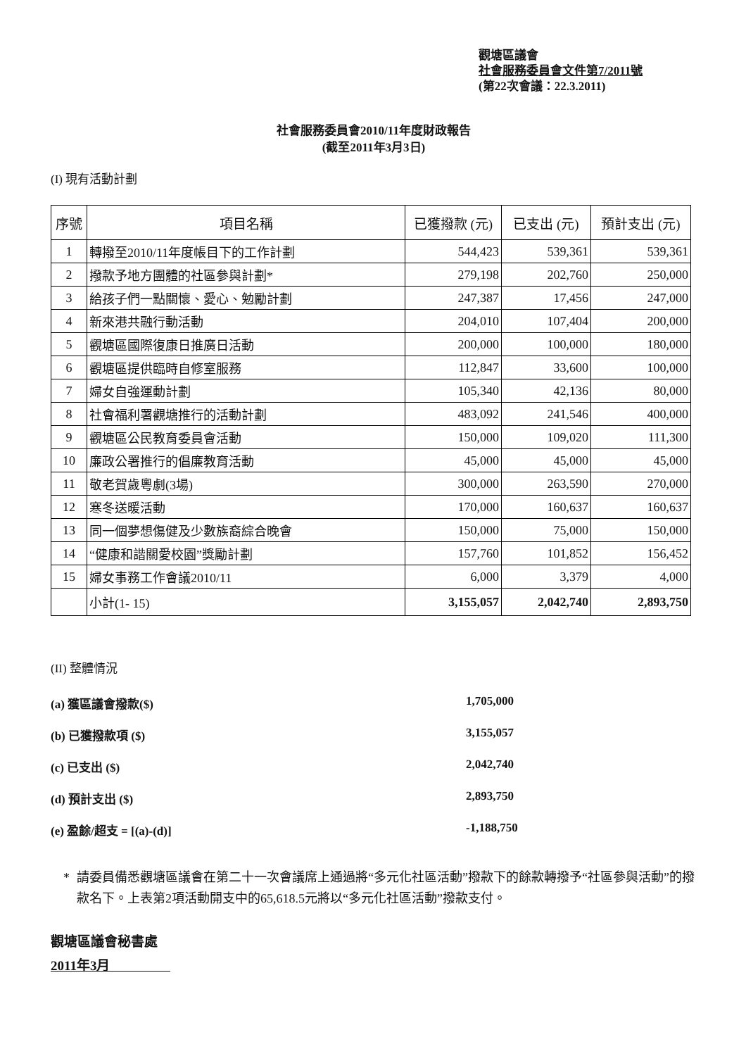觀塘區議會
社會服務委員會文件第7/2011號
(第22次會議：22.3.2011)
社會服務委員會2010/11年度財政報告
(截至2011年3月3日)
(I) 現有活動計劃
| 序號 | 項目名稱 | 已獲撥款 (元) | 已支出 (元) | 預計支出 (元) |
| --- | --- | --- | --- | --- |
| 1 | 轉撥至2010/11年度帳目下的工作計劃 | 544,423 | 539,361 | 539,361 |
| 2 | 撥款予地方團體的社區參與計劃* | 279,198 | 202,760 | 250,000 |
| 3 | 給孩子們一點關懷、愛心、勉勵計劃 | 247,387 | 17,456 | 247,000 |
| 4 | 新來港共融行動活動 | 204,010 | 107,404 | 200,000 |
| 5 | 觀塘區國際復康日推廣日活動 | 200,000 | 100,000 | 180,000 |
| 6 | 觀塘區提供臨時自修室服務 | 112,847 | 33,600 | 100,000 |
| 7 | 婦女自強運動計劃 | 105,340 | 42,136 | 80,000 |
| 8 | 社會福利署觀塘推行的活動計劃 | 483,092 | 241,546 | 400,000 |
| 9 | 觀塘區公民教育委員會活動 | 150,000 | 109,020 | 111,300 |
| 10 | 廉政公署推行的倡廉教育活動 | 45,000 | 45,000 | 45,000 |
| 11 | 敬老賀歲粵劇(3場) | 300,000 | 263,590 | 270,000 |
| 12 | 寒冬送暖活動 | 170,000 | 160,637 | 160,637 |
| 13 | 同一個夢想傷健及少數族裔綜合晚會 | 150,000 | 75,000 | 150,000 |
| 14 | “健康和諧關愛校園”獎勵計劃 | 157,760 | 101,852 | 156,452 |
| 15 | 婦女事務工作會議2010/11 | 6,000 | 3,379 | 4,000 |
| | 小計(1- 15) | 3,155,057 | 2,042,740 | 2,893,750 |
(II) 整體情況
(a) 獲區議會撥款($) 1,705,000
(b) 已獲撥款項 ($) 3,155,057
(c) 已支出 ($) 2,042,740
(d) 預計支出 ($) 2,893,750
(e) 盈餘/超支 = [(a)-(d)] -1,188,750
* 請委員備悉觀塘區議會在第二十一次會議席上通過將“多元化社區活動”撥款下的餘款轉撥予“社區參與活動”的撥款名下。上表第2項活動開支中的65,618.5元將以“多元化社區活動”撥款支付。
觀塘區議會秘書處
2011年3月